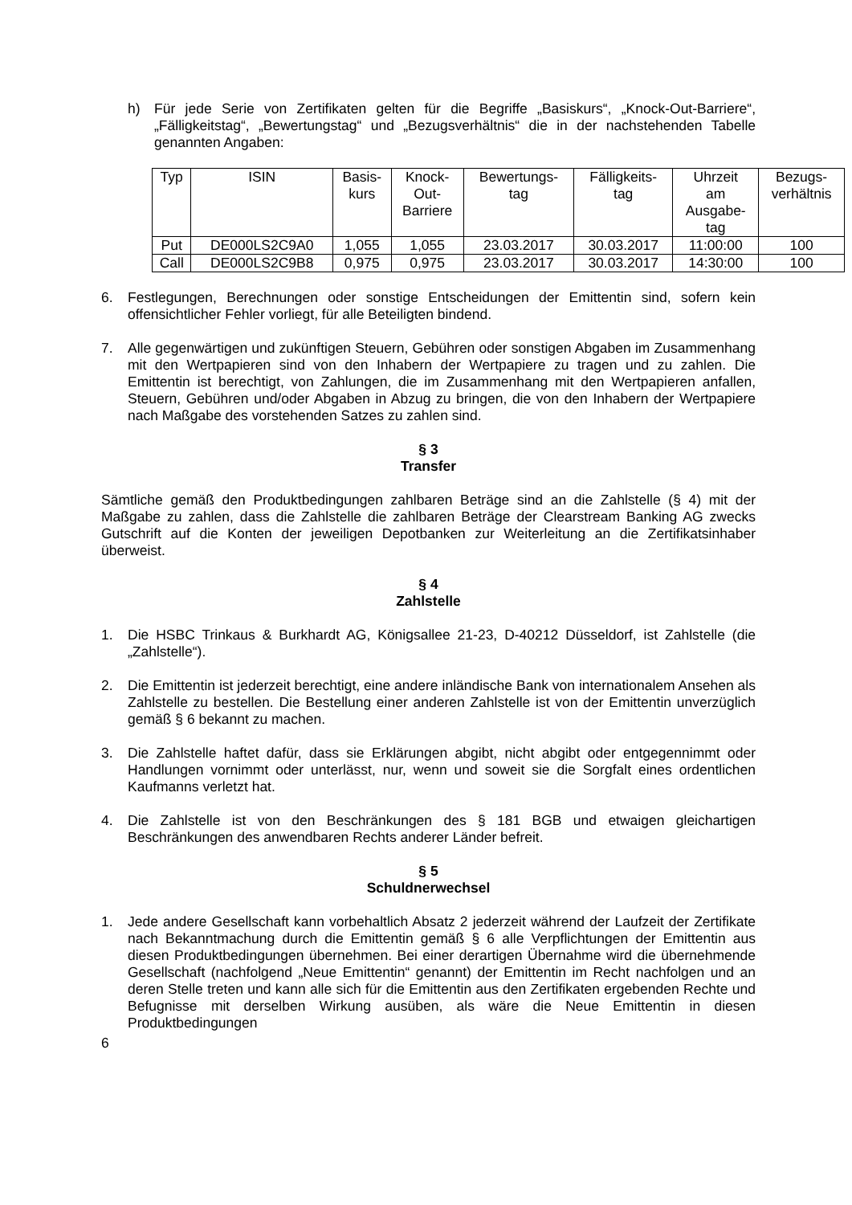h) Für jede Serie von Zertifikaten gelten für die Begriffe „Basiskurs“, „Knock-Out-Barriere“, „Fälligkeitstag“, „Bewertungstag“ und „Bezugsverhältnis“ die in der nachstehenden Tabelle genannten Angaben:
| Typ | ISIN | Basis- kurs | Knock- Out- Barriere | Bewertungs- tag | Fälligkeits- tag | Uhrzeit am Ausgabe- tag | Bezugs- verhältnis |
| --- | --- | --- | --- | --- | --- | --- | --- |
| Put | DE000LS2C9A0 | 1,055 | 1,055 | 23.03.2017 | 30.03.2017 | 11:00:00 | 100 |
| Call | DE000LS2C9B8 | 0,975 | 0,975 | 23.03.2017 | 30.03.2017 | 14:30:00 | 100 |
6. Festlegungen, Berechnungen oder sonstige Entscheidungen der Emittentin sind, sofern kein offensichtlicher Fehler vorliegt, für alle Beteiligten bindend.
7. Alle gegenwärtigen und zukünftigen Steuern, Gebühren oder sonstigen Abgaben im Zusammenhang mit den Wertpapieren sind von den Inhabern der Wertpapiere zu tragen und zu zahlen. Die Emittentin ist berechtigt, von Zahlungen, die im Zusammenhang mit den Wertpapieren anfallen, Steuern, Gebühren und/oder Abgaben in Abzug zu bringen, die von den Inhabern der Wertpapiere nach Maßgabe des vorstehenden Satzes zu zahlen sind.
§ 3
Transfer
Sämtliche gemäß den Produktbedingungen zahlbaren Beträge sind an die Zahlstelle (§ 4) mit der Maßgabe zu zahlen, dass die Zahlstelle die zahlbaren Beträge der Clearstream Banking AG zwecks Gutschrift auf die Konten der jeweiligen Depotbanken zur Weiterleitung an die Zertifikatsinhaber überweist.
§ 4
Zahlstelle
1. Die HSBC Trinkaus & Burkhardt AG, Königsallee 21-23, D-40212 Düsseldorf, ist Zahlstelle (die „Zahlstelle“).
2. Die Emittentin ist jederzeit berechtigt, eine andere inländische Bank von internationalem Ansehen als Zahlstelle zu bestellen. Die Bestellung einer anderen Zahlstelle ist von der Emittentin unverzüglich gemäß § 6 bekannt zu machen.
3. Die Zahlstelle haftet dafür, dass sie Erklärungen abgibt, nicht abgibt oder entgegennimmt oder Handlungen vornimmt oder unterlässt, nur, wenn und soweit sie die Sorgfalt eines ordentlichen Kaufmanns verletzt hat.
4. Die Zahlstelle ist von den Beschränkungen des § 181 BGB und etwaigen gleichartigen Beschränkungen des anwendbaren Rechts anderer Länder befreit.
§ 5
Schuldnerwechsel
1. Jede andere Gesellschaft kann vorbehaltlich Absatz 2 jederzeit während der Laufzeit der Zertifikate nach Bekanntmachung durch die Emittentin gemäß § 6 alle Verpflichtungen der Emittentin aus diesen Produktbedingungen übernehmen. Bei einer derartigen Übernahme wird die übernehmende Gesellschaft (nachfolgend „Neue Emittentin“ genannt) der Emittentin im Recht nachfolgen und an deren Stelle treten und kann alle sich für die Emittentin aus den Zertifikaten ergebenden Rechte und Befugnisse mit derselben Wirkung ausüben, als wäre die Neue Emittentin in diesen Produktbedingungen
6